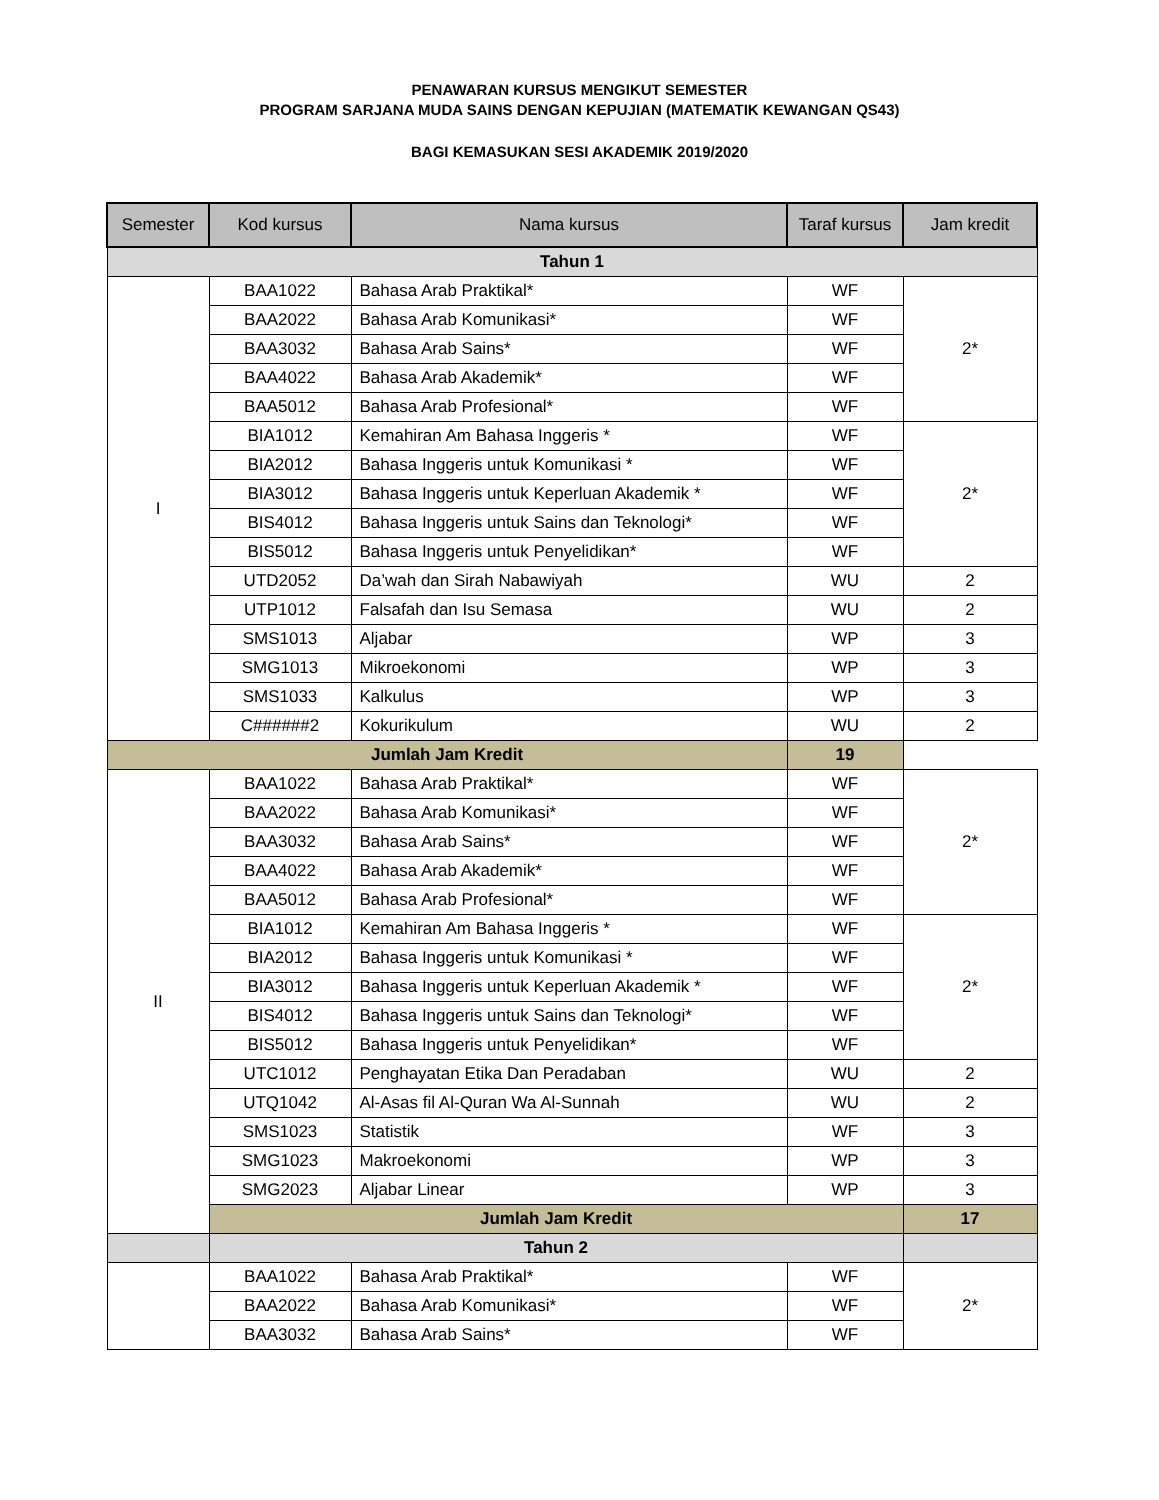PENAWARAN KURSUS MENGIKUT SEMESTER
PROGRAM SARJANA MUDA SAINS DENGAN KEPUJIAN (MATEMATIK KEWANGAN QS43)
BAGI KEMASUKAN SESI AKADEMIK 2019/2020
| Semester | Kod kursus | Nama kursus | Taraf kursus | Jam kredit |
| --- | --- | --- | --- | --- |
| Tahun 1 | | | | |
| I | BAA1022 | Bahasa Arab Praktikal* | WF | 2* |
| | BAA2022 | Bahasa Arab Komunikasi* | WF | |
| | BAA3032 | Bahasa Arab Sains* | WF | |
| | BAA4022 | Bahasa Arab Akademik* | WF | |
| | BAA5012 | Bahasa Arab Profesional* | WF | |
| | BIA1012 | Kemahiran Am Bahasa Inggeris * | WF | 2* |
| | BIA2012 | Bahasa Inggeris untuk Komunikasi * | WF | |
| | BIA3012 | Bahasa Inggeris untuk Keperluan Akademik * | WF | |
| | BIS4012 | Bahasa Inggeris untuk Sains dan Teknologi* | WF | |
| | BIS5012 | Bahasa Inggeris untuk Penyelidikan* | WF | |
| | UTD2052 | Da’wah dan Sirah Nabawiyah | WU | 2 |
| | UTP1012 | Falsafah dan Isu Semasa | WU | 2 |
| | SMS1013 | Aljabar | WP | 3 |
| | SMG1013 | Mikroekonomi | WP | 3 |
| | SMS1033 | Kalkulus | WP | 3 |
| | C######2 | Kokurikulum | WU | 2 |
| Jumlah Jam Kredit | | | 19 | |
| II | BAA1022 | Bahasa Arab Praktikal* | WF | 2* |
| | BAA2022 | Bahasa Arab Komunikasi* | WF | |
| | BAA3032 | Bahasa Arab Sains* | WF | |
| | BAA4022 | Bahasa Arab Akademik* | WF | |
| | BAA5012 | Bahasa Arab Profesional* | WF | |
| | BIA1012 | Kemahiran Am Bahasa Inggeris * | WF | 2* |
| | BIA2012 | Bahasa Inggeris untuk Komunikasi * | WF | |
| | BIA3012 | Bahasa Inggeris untuk Keperluan Akademik * | WF | |
| | BIS4012 | Bahasa Inggeris untuk Sains dan Teknologi* | WF | |
| | BIS5012 | Bahasa Inggeris untuk Penyelidikan* | WF | |
| | UTC1012 | Penghayatan Etika Dan Peradaban | WU | 2 |
| | UTQ1042 | Al-Asas fil Al-Quran Wa Al-Sunnah | WU | 2 |
| | SMS1023 | Statistik | WF | 3 |
| | SMG1023 | Makroekonomi | WP | 3 |
| | SMG2023 | Aljabar Linear | WP | 3 |
| | Jumlah Jam Kredit | | | 17 |
| | Tahun 2 | | | |
| | BAA1022 | Bahasa Arab Praktikal* | WF | 2* |
| | BAA2022 | Bahasa Arab Komunikasi* | WF | |
| | BAA3032 | Bahasa Arab Sains* | WF | |